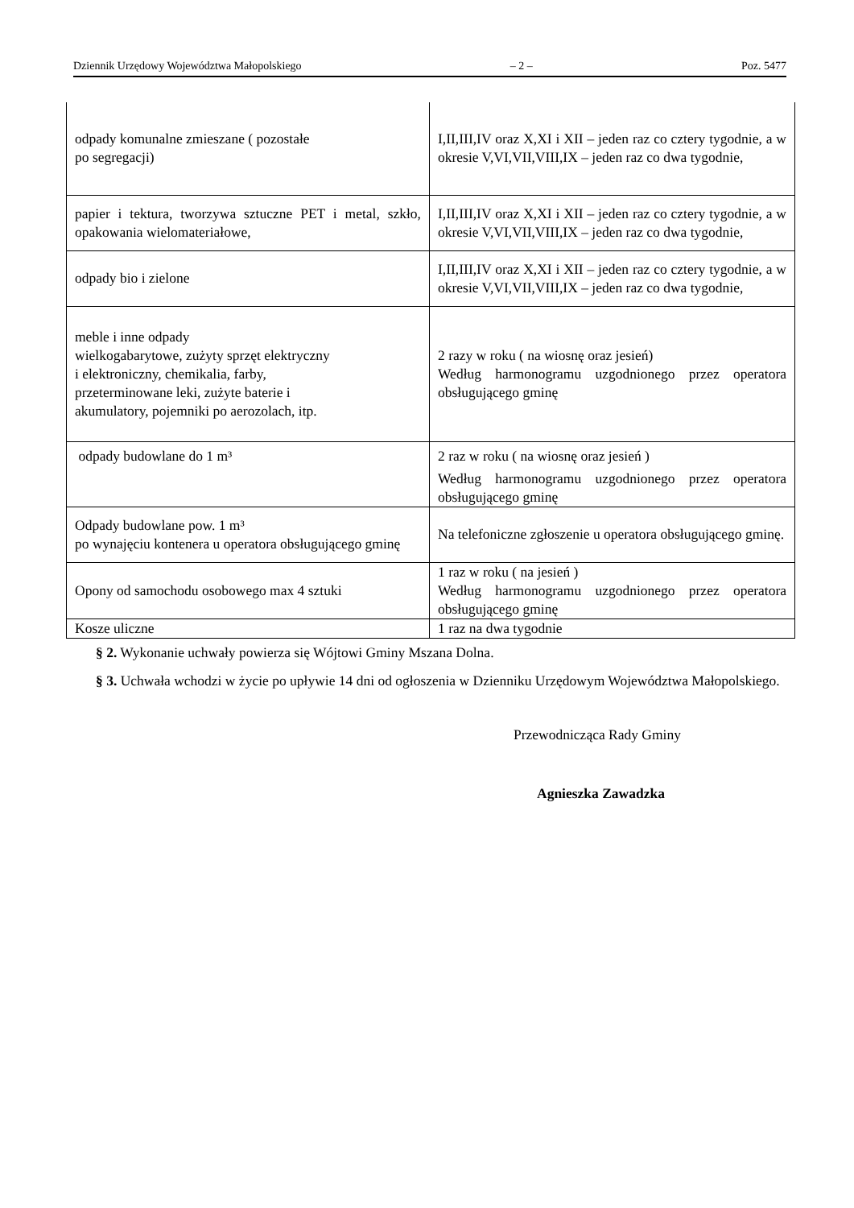Dziennik Urzędowy Województwa Małopolskiego – 2 – Poz. 5477
| odpady komunalne zmieszane ( pozostałe po segregacji) | I,II,III,IV oraz X,XI i XII – jeden raz co cztery tygodnie, a w okresie V,VI,VII,VIII,IX – jeden raz co dwa tygodnie, |
| papier i tektura, tworzywa sztuczne PET i metal, szkło, opakowania wielomateriałowe, | I,II,III,IV oraz X,XI i XII – jeden raz co cztery tygodnie, a w okresie V,VI,VII,VIII,IX – jeden raz co dwa tygodnie, |
| odpady bio i zielone | I,II,III,IV oraz X,XI i XII – jeden raz co cztery tygodnie, a w okresie V,VI,VII,VIII,IX – jeden raz co dwa tygodnie, |
| meble i inne odpady wielkogabarytowe, zużyty sprzęt elektryczny i elektroniczny, chemikalia, farby, przeterminowane leki, zużyte baterie i akumulatory, pojemniki po aerozolach, itp. | 2 razy w roku ( na wiosnę oraz jesień) Według harmonogramu uzgodnionego przez operatora obsługującego gminę |
| odpady budowlane do 1 m³ | 2 raz w roku ( na wiosnę oraz jesień ) Według harmonogramu uzgodnionego przez operatora obsługującego gminę |
| Odpady budowlane pow. 1 m³ po wynajęciu kontenera u operatora obsługującego gminę | Na telefoniczne zgłoszenie u operatora obsługującego gminę. |
| Opony od samochodu osobowego max 4 sztuki | 1 raz w roku ( na jesień ) Według harmonogramu uzgodnionego przez operatora obsługującego gminę |
| Kosze uliczne | 1 raz na dwa tygodnie |
§ 2. Wykonanie uchwały powierza się Wójtowi Gminy Mszana Dolna.
§ 3. Uchwała wchodzi w życie po upływie 14 dni od ogłoszenia w Dzienniku Urzędowym Województwa Małopolskiego.
Przewodnicząca Rady Gminy
Agnieszka Zawadzka